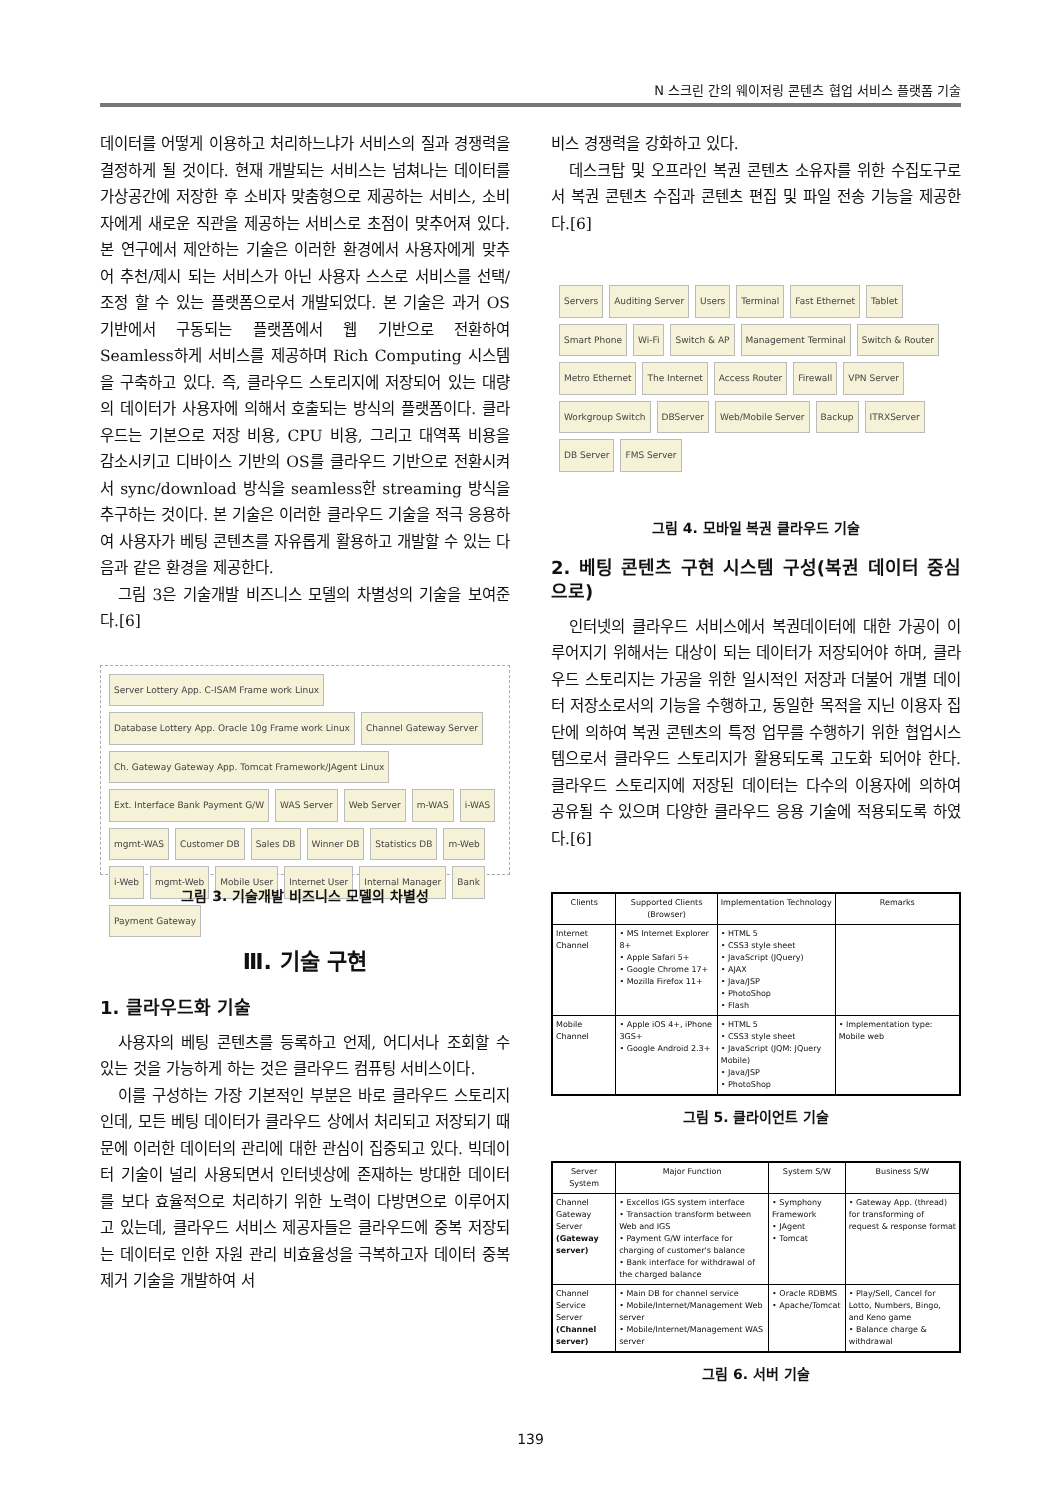N 스크린 간의 웨이저링 콘텐츠 협업 서비스 플랫폼 기술
데이터를 어떻게 이용하고 처리하느냐가 서비스의 질과 경쟁력을 결정하게 될 것이다. 현재 개발되는 서비스는 넘쳐나는 데이터를 가상공간에 저장한 후 소비자 맞춤형으로 제공하는 서비스, 소비자에게 새로운 직관을 제공하는 서비스로 초점이 맞추어져 있다. 본 연구에서 제안하는 기술은 이러한 환경에서 사용자에게 맞추어 추천/제시 되는 서비스가 아닌 사용자 스스로 서비스를 선택/조정 할 수 있는 플랫폼으로서 개발되었다. 본 기술은 과거 OS 기반에서 구동되는 플랫폼에서 웹 기반으로 전환하여 Seamless하게 서비스를 제공하며 Rich Computing 시스템을 구축하고 있다. 즉, 클라우드 스토리지에 저장되어 있는 대량의 데이터가 사용자에 의해서 호출되는 방식의 플랫폼이다. 클라우드는 기본으로 저장 비용, CPU 비용, 그리고 대역폭 비용을 감소시키고 디바이스 기반의 OS를 클라우드 기반으로 전환시켜서 sync/download 방식을 seamless한 streaming 방식을 추구하는 것이다. 본 기술은 이러한 클라우드 기술을 적극 응용하여 사용자가 베팅 콘텐츠를 자유롭게 활용하고 개발할 수 있는 다음과 같은 환경을 제공한다.
그림 3은 기술개발 비즈니스 모델의 차별성의 기술을 보여준다.[6]
Server Lottery App. C-ISAM Frame work Linux Database Lottery App. Oracle 10g Frame work Linux Channel Gateway Server Ch. Gateway Gateway App. Tomcat Framework/JAgent Linux Ext. Interface Bank Payment G/W WAS Server Web Server m-WAS i-WAS mgmt-WAS Customer DB Sales DB Winner DB Statistics DB m-Web i-Web mgmt-Web Mobile User Internet User Internal Manager Bank Payment Gateway
그림 3. 기술개발 비즈니스 모델의 차별성
Ⅲ. 기술 구현
1. 클라우드화 기술
사용자의 베팅 콘텐츠를 등록하고 언제, 어디서나 조회할 수 있는 것을 가능하게 하는 것은 클라우드 컴퓨팅 서비스이다.
이를 구성하는 가장 기본적인 부분은 바로 클라우드 스토리지인데, 모든 베팅 데이터가 클라우드 상에서 처리되고 저장되기 때문에 이러한 데이터의 관리에 대한 관심이 집중되고 있다. 빅데이터 기술이 널리 사용되면서 인터넷상에 존재하는 방대한 데이터를 보다 효율적으로 처리하기 위한 노력이 다방면으로 이루어지고 있는데, 클라우드 서비스 제공자들은 클라우드에 중복 저장되는 데이터로 인한 자원 관리 비효율성을 극복하고자 데이터 중복 제거 기술을 개발하여 서
비스 경쟁력을 강화하고 있다.
데스크탑 및 오프라인 복권 콘텐츠 소유자를 위한 수집도구로서 복권 콘텐츠 수집과 콘텐츠 편집 및 파일 전송 기능을 제공한다.[6]
Servers Auditing Server Users Terminal Fast Ethernet Tablet Smart Phone Wi-Fi Switch & AP Management Terminal Switch & Router Metro Ethernet The Internet Access Router Firewall VPN Server Workgroup Switch DBServer Web/Mobile Server Backup ITRXServer DB Server FMS Server
그림 4. 모바일 복권 클라우드 기술
2. 베팅 콘텐츠 구현 시스템 구성(복권 데이터 중심으로)
인터넷의 클라우드 서비스에서 복권데이터에 대한 가공이 이루어지기 위해서는 대상이 되는 데이터가 저장되어야 하며, 클라우드 스토리지는 가공을 위한 일시적인 저장과 더불어 개별 데이터 저장소로서의 기능을 수행하고, 동일한 목적을 지닌 이용자 집단에 의하여 복권 콘텐츠의 특정 업무를 수행하기 위한 협업시스템으로서 클라우드 스토리지가 활용되도록 고도화 되어야 한다. 클라우드 스토리지에 저장된 데이터는 다수의 이용자에 의하여 공유될 수 있으며 다양한 클라우드 응용 기술에 적용되도록 하였다.[6]
| Clients | Supported Clients (Browser) | Implementation Technology | Remarks |
| --- | --- | --- | --- |
| Internet Channel | • MS Internet Explorer 8+ • Apple Safari 5+ • Google Chrome 17+ • Mozilla Firefox 11+ | • HTML 5 • CSS3 style sheet • JavaScript (JQuery) • AJAX • Java/JSP • PhotoShop • Flash | |
| Mobile Channel | • Apple iOS 4+, iPhone 3GS+ • Google Android 2.3+ | • HTML 5 • CSS3 style sheet • JavaScript (JQM: JQuery Mobile) • Java/JSP • PhotoShop | • Implementation type: Mobile web |
그림 5. 클라이언트 기술
| Server System | Major Function | System S/W | Business S/W |
| --- | --- | --- | --- |
| Channel Gateway Server (Gateway server) | • Excellos IGS system interface • Transaction transform between Web and IGS • Payment G/W interface for charging of customer's balance • Bank interface for withdrawal of the charged balance | • Symphony Framework • JAgent • Tomcat | • Gateway App. (thread) for transforming of request & response format |
| Channel Service Server (Channel server) | • Main DB for channel service • Mobile/Internet/Management Web server • Mobile/Internet/Management WAS server | • Oracle RDBMS • Apache/Tomcat | • Play/Sell, Cancel for Lotto, Numbers, Bingo, and Keno game • Balance charge & withdrawal |
그림 6. 서버 기술
139